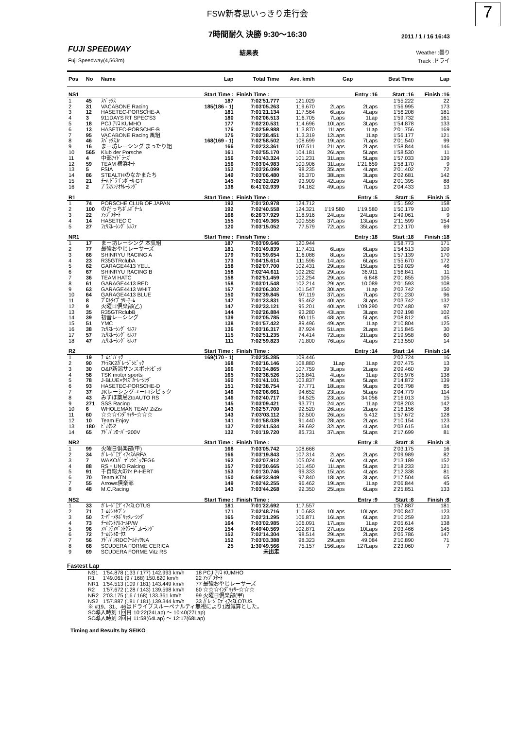FSW新春思いっきり走行会
7
7時間耐久 決勝 9:30〜16:30
2011 / 1 / 16 16:43
FUJI SPEEDWAY
Fuji Speedway(4,563m)
結果表
Weather :曇り
Track :ドライ
| Pos | No | Name | Lap | Total Time | Ave. km/h | Gap | | Best Time | Lap |
| --- | --- | --- | --- | --- | --- | --- | --- | --- | --- |
| NS1 | | | Start Time : | Finish Time : | | | Entry :16 | Start :16 | Finish :16 |
| 1 | 45 | ｽﾍﾟｯｸｽ | 187 | 7:02'51.777 | 121.029 | | | 1'55.222 | 22 |
| 2 | 31 | VACABONE Racing | 185(186 - 1) | 7:03'05.263 | 119.670 | 2Laps | 2Laps | 1'56.995 | 173 |
| 3 | 12 | HASETEC-PORSCHE-A | 181 | 7:01'21.134 | 117.564 | 6Laps | 4Laps | 1'56.208 | 181 |
| 4 | 3 | 911DAYS RT SPEC'S3 | 180 | 7:02'06.513 | 116.705 | 7Laps | 1Lap | 1'59.732 | 161 |
| 5 | 18 | PCJ ｱﾘｺ KUMHO | 177 | 7:02'20.531 | 114.696 | 10Laps | 3Laps | 1'54.878 | 133 |
| 6 | 13 | HASETEC-PORSCHE-B | 176 | 7:02'59.988 | 113.870 | 11Laps | 1Lap | 2'01.756 | 169 |
| 7 | 95 | VACABONE Racing 風組 | 175 | 7:02'38.451 | 113.319 | 12Laps | 1Lap | 1'56.177 | 121 |
| 8 | 46 | ｽﾍﾟｯｸｽJr | 168(169 - 1) | 7:02'58.502 | 108.699 | 19Laps | 7Laps | 2'01.540 | 99 |
| 9 | 16 | まー坊レーシング まったり組 | 166 | 7:02'33.361 | 107.511 | 21Laps | 2Laps | 1'58.844 | 146 |
| 10 | 565 | Klub der Porsche | 161 | 7:02'55.170 | 104.181 | 26Laps | 5Laps | 1'58.530 | 11 |
| 11 | 4 | 中部ｱｲﾄﾞﾗｰｽﾞ | 156 | 7:01'43.324 | 101.231 | 31Laps | 5Laps | 1'57.033 | 139 |
| 12 | 59 | TEAM 横浜ｵｰﾄ | 156 | 7:03'04.983 | 100.906 | 31Laps | 1'21.659 | 1'58.170 | 9 |
| 13 | 5 | FSIA | 152 | 7:03'26.099 | 98.235 | 35Laps | 4Laps | 2'01.402 | 72 |
| 14 | 86 | STEALTHのなかまたち | 149 | 7:03'06.480 | 96.370 | 38Laps | 3Laps | 2'02.681 | 142 |
| 15 | 21 | ﾁｰﾑ ﾄﾞﾗｺﾞﾝﾎﾞｰﾙ GT | 145 | 7:02'32.029 | 93.909 | 42Laps | 4Laps | 2'01.395 | 88 |
| 16 | 2 | ﾌﾟﾗｽﾜﾝｱｵｷﾚｰｼﾝｸﾞ | 138 | 6:41'02.939 | 94.162 | 49Laps | 7Laps | 2'04.433 | 13 |
| R1 | | | Start Time : | Finish Time : | | | Entry :5 | Start :5 | Finish :5 |
| 1 | 74 | PORSCHE CLUB OF JAPAN | 192 | 7:01'20.978 | 124.712 | | | 1'51.592 | 158 |
| 2 | 100 | のだっちﾎﾞﾙﾎﾞﾁｰﾑ | 192 | 7:02'40.558 | 124.321 | 1'19.580 | 1'19.580 | 1'50.179 | 110 |
| 3 | 22 | ｱｯﾌﾟｽﾀｰﾄ | 168 | 6:26'37.929 | 118.916 | 24Laps | 24Laps | 1'49.061 | 9 |
| 4 | 14 | HASETEC C | 155 | 7:01'49.365 | 100.558 | 37Laps | 13Laps | 2'11.599 | 154 |
| 5 | 27 | ﾌｪﾘｽﾚｰｼﾝｸﾞ ｼﾙﾌｧ | 120 | 7:03'15.052 | 77.579 | 72Laps | 35Laps | 2'12.170 | 69 |
| NR1 | | | Start Time : | Finish Time : | | | Entry :18 | Start :18 | Finish :18 |
| 1 | 17 | まー坊レーシング 本気組 | 187 | 7:03'09.646 | 120.944 | | | 1'58.773 | 171 |
| 2 | 77 | 最強おやじレーサーズ | 181 | 7:01'49.839 | 117.431 | 6Laps | 6Laps | 1'54.513 | 109 |
| 3 | 66 | SHINRYU RACING A | 179 | 7:01'59.654 | 116.088 | 8Laps | 2Laps | 1'57.139 | 170 |
| 4 | 23 | R35GTRclubA | 173 | 7:04'15.614 | 111.596 | 14Laps | 6Laps | 1'55.670 | 172 |
| 5 | 62 | GARAGE4413 YELL | 158 | 7:02'07.700 | 102.431 | 29Laps | 15Laps | 1'59.029 | 46 |
| 6 | 67 | SHINRYU RACING B | 158 | 7:02'44.611 | 102.282 | 29Laps | 36.911 | 1'56.841 | 11 |
| 7 | 36 | TEAM HATC | 158 | 7:02'51.459 | 102.254 | 29Laps | 6.848 | 2'01.855 | 105 |
| 8 | 61 | GARAGE4413 RED | 158 | 7:03'01.548 | 102.214 | 29Laps | 10.089 | 2'01.593 | 108 |
| 9 | 63 | GARAGE4413 WHIT | 157 | 7:03'06.302 | 101.547 | 30Laps | 1Lap | 2'02.742 | 150 |
| 10 | 64 | GARAGE4413 BLUE | 150 | 7:02'39.845 | 97.119 | 37Laps | 7Laps | 2'01.230 | 96 |
| 11 | 8 | ﾌﾟﾛﾄﾀｲﾌﾟﾗﾘｰﾁｰﾑ | 147 | 7:01'23.831 | 95.462 | 40Laps | 3Laps | 2'03.742 | 132 |
| 12 | 9 | 火曜日倶楽部(乙) | 147 | 7:02'33.121 | 95.201 | 40Laps | 1'09.290 | 2'07.480 | 97 |
| 13 | 35 | R35GTRclubB | 144 | 7:02'26.884 | 93.280 | 43Laps | 3Laps | 2'02.198 | 102 |
| 14 | 39 | 初音レーシング | 139 | 7:02'05.785 | 90.115 | 48Laps | 5Laps | 2'08.812 | 45 |
| 15 | 51 | YMC | 138 | 7:01'57.422 | 89.496 | 49Laps | 1Lap | 2'10.804 | 125 |
| 16 | 38 | ﾌｪﾘｽﾚｰｼﾝｸﾞ ｲﾙﾌｧ | 136 | 7:03'16.317 | 87.924 | 51Laps | 2Laps | 2'15.845 | 30 |
| 17 | 57 | ﾌｪﾘｽﾚｰｼﾝｸﾞ ﾐﾙﾌｧ | 115 | 7:02'51.235 | 74.414 | 72Laps | 21Laps | 2'19.958 | 60 |
| 18 | 47 | ﾌｪﾘｽﾚｰｼﾝｸﾞ ﾐﾙﾌｧ | 111 | 7:02'59.823 | 71.800 | 76Laps | 4Laps | 2'13.550 | 14 |
| R2 | | | Start Time : | Finish Time : | | | Entry :14 | Start :14 | Finish :14 |
| 1 | 19 | ﾁｰﾑﾋﾞﾊﾞｯｸ | 169(170 - 1) | 7:02'35.285 | 109.446 | | | 2'02.724 | 16 |
| 2 | 90 | ｱﾄﾗｽK2ｶﾞﾚｰｼﾞｼﾋﾞｯｸ | 168 | 7:02'16.146 | 108.880 | 1Lap | 1Lap | 2'07.475 | 13 |
| 3 | 30 | O&P新潟サンスポｯﾄｼﾋﾞｯｸ | 166 | 7:01'34.865 | 107.759 | 3Laps | 2Laps | 2'09.460 | 39 |
| 4 | 58 | TSK motor sports | 165 | 7:02'38.526 | 106.841 | 4Laps | 1Lap | 2'05.976 | 138 |
| 5 | 78 | J-BLUE×ﾀｲｽﾞｶｰﾚｰｼﾝｸﾞ | 160 | 7:01'41.101 | 103.837 | 9Laps | 5Laps | 2'14.872 | 139 |
| 6 | 93 | HASETEC-PORSCHE-D | 151 | 7:02'38.754 | 97.771 | 18Laps | 9Laps | 2'06.798 | 85 |
| 7 | 37 | JKレーシングユーロシビック | 146 | 7:02'06.661 | 94.652 | 23Laps | 5Laps | 2'04.779 | 114 |
| 8 | 43 | みずほ薬局ZtoAUTO RS | 146 | 7:02'40.717 | 94.525 | 23Laps | 34.056 | 2'16.013 | 15 |
| 9 | 271 | SSS Racing | 145 | 7:03'09.421 | 93.771 | 24Laps | 1Lap | 2'08.203 | 142 |
| 10 | 6 | WHOLEMAN TEAM ZiZis | 143 | 7:02'57.700 | 92.520 | 26Laps | 2Laps | 2'16.156 | 38 |
| 11 | 60 | ☆☆☆ｲﾝﾀﾞｷｬﾘｰ☆☆☆ | 143 | 7:03'03.112 | 92.500 | 26Laps | 5.412 | 1'57.672 | 128 |
| 12 | 10 | Team Enjoy | 141 | 7:01'58.039 | 91.440 | 28Laps | 2Laps | 2'10.154 | 123 |
| 13 | 180 | ﾋﾞｶﾀﾝZ | 137 | 7:02'41.534 | 88.692 | 32Laps | 4Laps | 2'03.615 | 134 |
| 14 | 65 | ｱﾄﾞﾊﾞﾝﾛｰﾊﾞｰ200V | 132 | 7:01'19.720 | 85.731 | 37Laps | 5Laps | 2'17.699 | 81 |
| NR2 | | | Start Time : | Finish Time : | | | Entry :8 | Start :8 | Finish :8 |
| 1 | 99 | 火曜日倶楽部(甲) | 168 | 7:03'05.742 | 108.668 | | | 2'03.175 | 16 |
| 2 | 34 | ｶﾞﾚｰｼﾞｴﾃﾞｨﾌｨｽARFA | 166 | 7:03'19.843 | 107.314 | 2Laps | 2Laps | 2'09.989 | 82 |
| 3 | 7 | WAKOｶﾞｰﾃﾞﾝｼﾋﾞｯｸEG6 | 162 | 7:02'07.912 | 105.024 | 6Laps | 4Laps | 2'13.189 | 152 |
| 4 | 88 | RS・UNO Raicing | 157 | 7:03'30.665 | 101.450 | 11Laps | 5Laps | 2'18.233 | 121 |
| 5 | 91 | 千自総大ﾛﾌﾃｨ P-HERT | 153 | 7:01'30.746 | 99.333 | 15Laps | 4Laps | 2'12.338 | 81 |
| 6 | 70 | Team KTN | 150 | 6:59'32.949 | 97.840 | 18Laps | 3Laps | 2'17.504 | 65 |
| 7 | 55 | Arrows倶楽部 | 149 | 7:02'42.255 | 96.462 | 19Laps | 1Lap | 2'06.844 | 45 |
| 8 | 48 | M.C.Racing | 143 | 7:03'44.268 | 92.350 | 25Laps | 6Laps | 2'25.851 | 133 |
| NS2 | | | Start Time : | Finish Time : | | | Entry :9 | Start :8 | Finish :8 |
| 1 | 33 | ｶﾞﾚｰｼﾞｴﾃﾞｨﾌｨｽLOTUS | 181 | 7:01'22.692 | 117.557 | | | 1'57.887 | 181 |
| 2 | 71 | ﾁｰﾑｹﾝﾄｾﾌﾞﾝ | 171 | 7:02'48.716 | 110.683 | 10Laps | 10Laps | 2'00.847 | 123 |
| 3 | 50 | ｽｰﾊﾟｰﾒﾀﾎﾞﾘｯｸﾚｰｼﾝｸﾞ | 165 | 7:02'31.295 | 106.871 | 16Laps | 6Laps | 2'10.259 | 123 |
| 4 | 73 | ﾁｰﾑｹﾝﾄｱﾙｺｰﾙP/W | 164 | 7:03'02.985 | 106.091 | 17Laps | 1Lap | 2'05.614 | 138 |
| 5 | 96 | ｱﾊﾞﾝﾃｱﾊﾞﾝﾄｸﾗｰｼﾞｭﾚｰｼﾝｸﾞ | 154 | 6:49'40.569 | 102.871 | 27Laps | 10Laps | 2'03.466 | 145 |
| 6 | 72 | ﾁｰﾑｹﾝﾄﾛｰﾀｽ | 152 | 7:02'14.304 | 98.514 | 29Laps | 2Laps | 2'05.786 | 147 |
| 7 | 56 | ｱﾄﾞﾊﾞﾝRDCｸｰﾙﾅｯﾂNA | 152 | 7:03'03.388 | 98.323 | 29Laps | 49.084 | 2'10.890 | 71 |
| 8 | 68 | SCUDERA FORME CERICA | 25 | 1:30'49.566 | 75.157 | 156Laps | 127Laps | 2'23.060 | 7 |
| 9 | 69 | SCUDERA FORME Vitz RS | | 未出走 | | | | | |
Fastest Lap
| NS1 | 1'54.878 (133 / 177) 142.993 km/h | 18 PCJ ｱﾘｺ KUMHO |
| R1 | 1'49.061 (9 / 168) 150.620 km/h | 22 ｱｯﾌﾟｽﾀｰﾄ |
| NR1 | 1'54.513 (109 / 181) 143.449 km/h | 77 最強おやじレーサーズ |
| R2 | 1'57.672 (128 / 143) 139.598 km/h | 60 ☆☆☆ｲﾝﾀﾞｷｬﾘｰ☆☆☆ |
| NR2 | 2'03.175 (16 / 168) 133.361 km/h | 99 火曜日倶楽部(甲) |
| NS2 | 1'57.887 (181 / 181) 139.344 km/h | 33 ｶﾞﾚｰｼﾞｴﾃﾞｨﾌｨｽLOTUS |
| ※ #19、31、46はドライブスルーペナルティ無視により1周減算とした。 SC導入時刻 1回目 10:22(24Lap) 〜 10:40(27Lap) SC導入時刻 2回目 11:58(64Lap) 〜 12:17(68Lap) | | |
Timing and Results by SEIKO